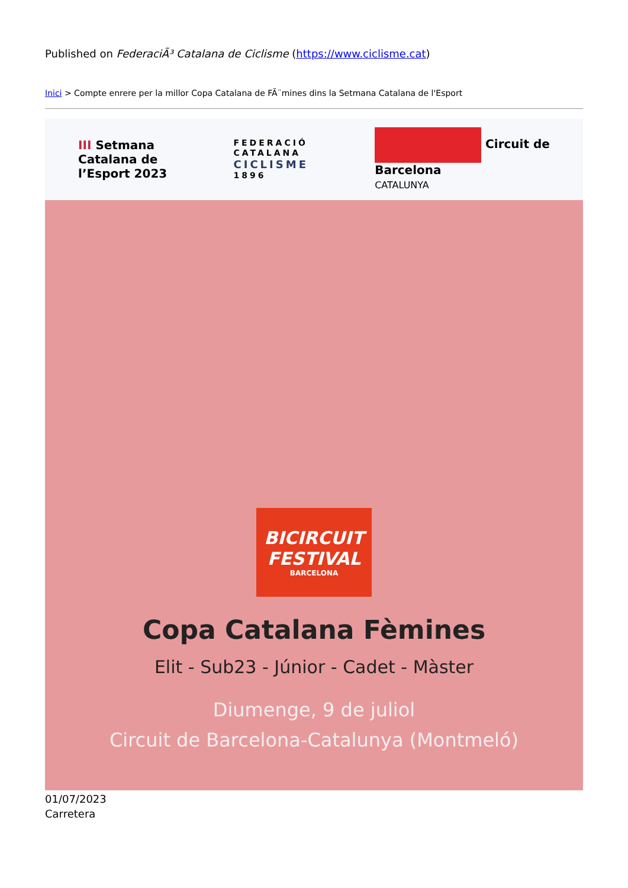Published on FederaciÃ³ Catalana de Ciclisme (https://www.ciclisme.cat)
Inici > Compte enrere per la millor Copa Catalana de FÃ¨mines dins la Setmana Catalana de l'Esport
III Setmana
Catalana de
l’Esport 2023
FEDERACIÓ
CATALANA
CICLISME
1896
Circuit de
Barcelona
CATALUNYA
BICIRCUIT
FESTIVAL
BARCELONA
Copa Catalana Fèmines
Elit - Sub23 - Júnior - Cadet - Màster
Diumenge, 9 de juliol
Circuit de Barcelona-Catalunya (Montmeló)
01/07/2023
Carretera